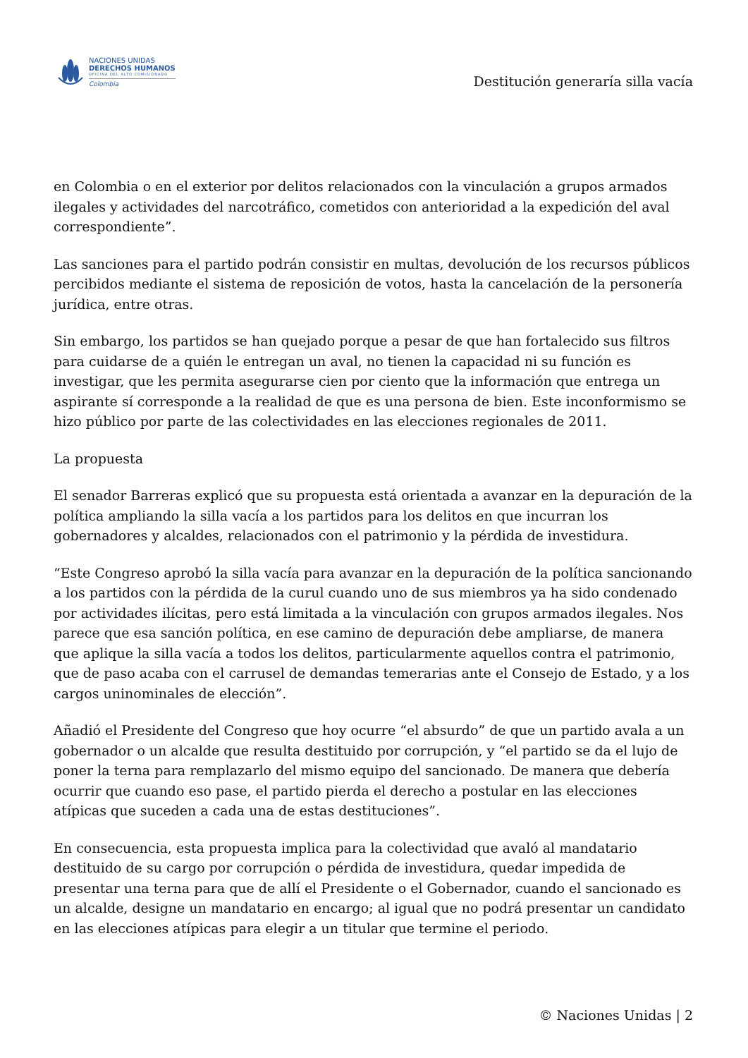NACIONES UNIDAS
DERECHOS HUMANOS
OFICINA DEL ALTO COMISIONADO
Colombia
Destitución generaría silla vacía
en Colombia o en el exterior por delitos relacionados con la vinculación a grupos armados ilegales y actividades del narcotráfico, cometidos con anterioridad a la expedición del aval correspondiente”.
Las sanciones para el partido podrán consistir en multas, devolución de los recursos públicos percibidos mediante el sistema de reposición de votos, hasta la cancelación de la personería jurídica, entre otras.
Sin embargo, los partidos se han quejado porque a pesar de que han fortalecido sus filtros para cuidarse de a quién le entregan un aval, no tienen la capacidad ni su función es investigar, que les permita asegurarse cien por ciento que la información que entrega un aspirante sí corresponde a la realidad de que es una persona de bien. Este inconformismo se hizo público por parte de las colectividades en las elecciones regionales de 2011.
La propuesta
El senador Barreras explicó que su propuesta está orientada a avanzar en la depuración de la política ampliando la silla vacía a los partidos para los delitos en que incurran los gobernadores y alcaldes, relacionados con el patrimonio y la pérdida de investidura.
“Este Congreso aprobó la silla vacía para avanzar en la depuración de la política sancionando a los partidos con la pérdida de la curul cuando uno de sus miembros ya ha sido condenado por actividades ilícitas, pero está limitada a la vinculación con grupos armados ilegales. Nos parece que esa sanción política, en ese camino de depuración debe ampliarse, de manera que aplique la silla vacía a todos los delitos, particularmente aquellos contra el patrimonio, que de paso acaba con el carrusel de demandas temerarias ante el Consejo de Estado, y a los cargos uninominales de elección”.
Añadió el Presidente del Congreso que hoy ocurre “el absurdo” de que un partido avala a un gobernador o un alcalde que resulta destituido por corrupción, y “el partido se da el lujo de poner la terna para remplazarlo del mismo equipo del sancionado. De manera que debería ocurrir que cuando eso pase, el partido pierda el derecho a postular en las elecciones atípicas que suceden a cada una de estas destituciones”.
En consecuencia, esta propuesta implica para la colectividad que avaló al mandatario destituido de su cargo por corrupción o pérdida de investidura, quedar impedida de presentar una terna para que de allí el Presidente o el Gobernador, cuando el sancionado es un alcalde, designe un mandatario en encargo; al igual que no podrá presentar un candidato en las elecciones atípicas para elegir a un titular que termine el periodo.
© Naciones Unidas | 2